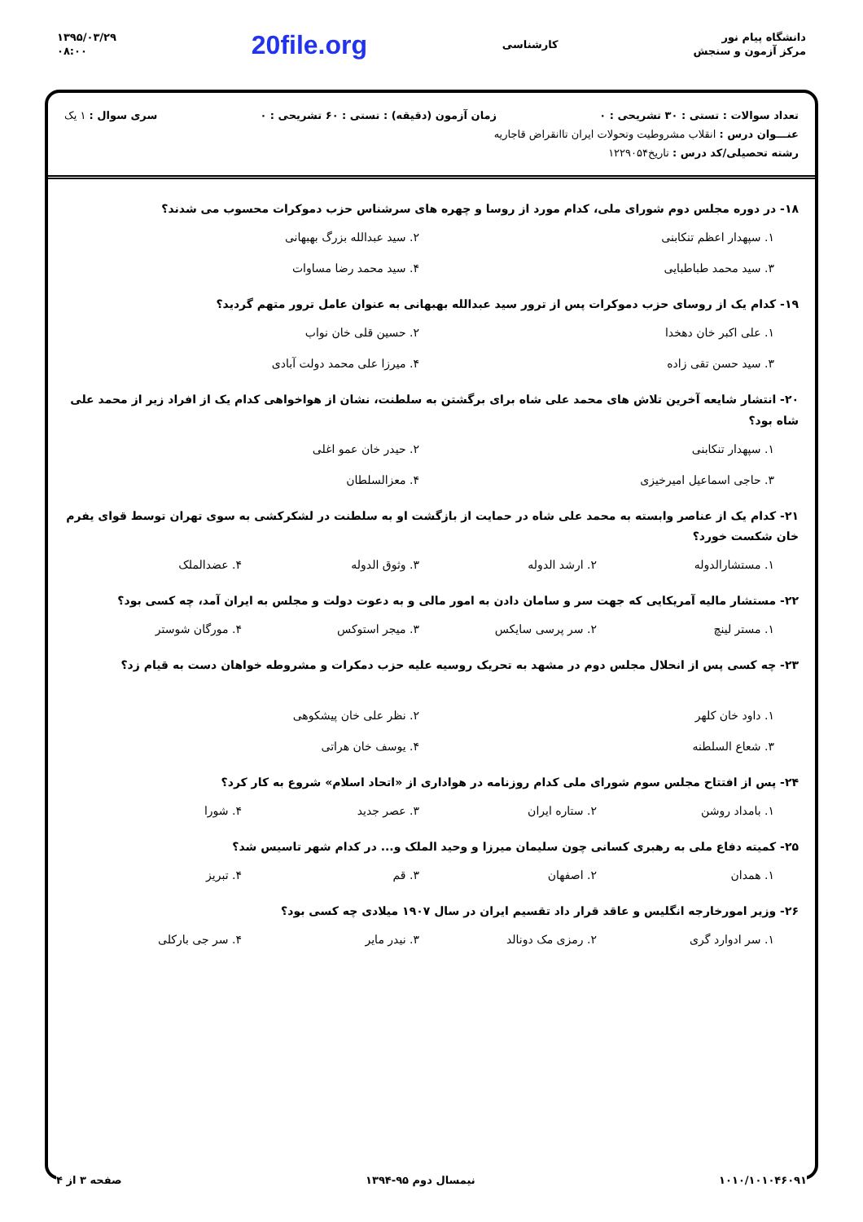دانشگاه پیام نور
مرکز آزمون و سنجش
کارشناسی
20file.org
۱۳۹۵/۰۳/۲۹
۰۸:۰۰
تعداد سوالات : تستی : ۳۰ تشریحی : ۰ زمان آزمون (دقیقه) : تستی : ۶۰ تشریحی : ۰ سری سوال : ۱ یک
عنـــوان درس : انقلاب مشروطیت وتحولات ایران تاانقراض قاجاریه
رشته تحصیلی/کد درس : تاریخ۱۲۲۹۰۵۴
۱۸- در دوره مجلس دوم شورای ملی، کدام مورد از روسا و چهره های سرشناس حزب دموکرات محسوب می شدند؟
۱. سپهدار اعظم تنکابنی
۲. سید عبدالله بزرگ بهبهانی
۳. سید محمد طباطبایی
۴. سید محمد رضا مساوات
۱۹- کدام یک از روسای حزب دموکرات پس از ترور سید عبدالله بهبهانی به عنوان عامل ترور متهم گردید؟
۱. علی اکبر خان دهخدا
۲. حسین قلی خان نواب
۳. سید حسن تقی زاده
۴. میرزا علی محمد دولت آبادی
۲۰- انتشار شایعه آخرین تلاش های محمد علی شاه برای برگشتن به سلطنت، نشان از هواخواهی کدام یک از افراد زیر از محمد علی شاه بود؟
۱. سپهدار تنکابنی
۲. حیدر خان عمو اغلی
۳. حاجی اسماعیل امیرخیزی
۴. معزالسلطان
۲۱- کدام یک از عناصر وابسته به محمد علی شاه در حمایت از بازگشت او به سلطنت در لشکرکشی به سوی تهران توسط قوای یفرم خان شکست خورد؟
۱. مستشارالدوله
۲. ارشد الدوله
۳. وثوق الدوله
۴. عضدالملک
۲۲- مستشار مالیه آمریکایی که جهت سر و سامان دادن به امور مالی و به دعوت دولت و مجلس به ایران آمد، چه کسی بود؟
۱. مستر لینچ
۲. سر پرسی سایکس
۳. میجر استوکس
۴. مورگان شوستر
۲۳- چه کسی پس از انحلال مجلس دوم در مشهد به تحریک روسیه علیه حزب دمکرات و مشروطه خواهان دست به قیام زد؟
۱. داود خان کلهر
۲. نظر علی خان پیشکوهی
۳. شعاع السلطنه
۴. یوسف خان هراتی
۲۴- پس از افتتاح مجلس سوم شورای ملی کدام روزنامه در هواداری از «اتحاد اسلام» شروع به کار کرد؟
۱. بامداد روشن
۲. ستاره ایران
۳. عصر جدید
۴. شورا
۲۵- کمیته دفاع ملی به رهبری کسانی چون سلیمان میرزا و وحید الملک و... در کدام شهر تاسیس شد؟
۱. همدان
۲. اصفهان
۳. قم
۴. تبریز
۲۶- وزیر امورخارجه انگلیس و عاقد قرار داد تقسیم ایران در سال ۱۹۰۷ میلادی چه کسی بود؟
۱. سر ادوارد گری
۲. رمزی مک دونالد
۳. نیدر مایر
۴. سر جی بارکلی
۱۰۱۰/۱۰۱۰۴۶۰۹۱ نیمسال دوم ۹۵-۱۳۹۴ صفحه ۳ از ۴